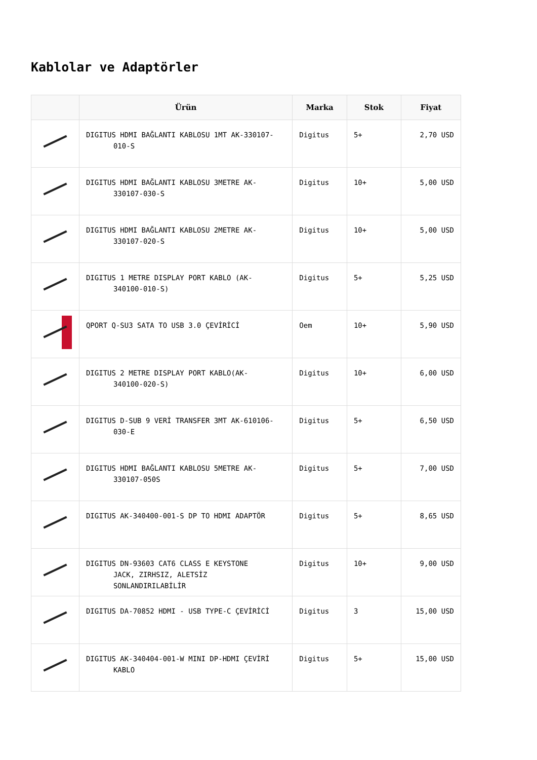Kablolar ve Adaptörler
| | Ürün | Marka | Stok | Fiyat |
| --- | --- | --- | --- | --- |
| | DIGITUS HDMI BAĞLANTI KABLOSU 1MT AK-330107- 010-S | Digitus | 5+ | 2,70 USD |
| | DIGITUS HDMI BAĞLANTI KABLOSU 3METRE AK- 330107-030-S | Digitus | 10+ | 5,00 USD |
| | DIGITUS HDMI BAĞLANTI KABLOSU 2METRE AK- 330107-020-S | Digitus | 10+ | 5,00 USD |
| | DIGITUS 1 METRE DISPLAY PORT KABLO (AK- 340100-010-S) | Digitus | 5+ | 5,25 USD |
| | QPORT Q-SU3 SATA TO USB 3.0 ÇEVİRİCİ | Oem | 10+ | 5,90 USD |
| | DIGITUS 2 METRE DISPLAY PORT KABLO(AK- 340100-020-S) | Digitus | 10+ | 6,00 USD |
| | DIGITUS D-SUB 9 VERİ TRANSFER 3MT AK-610106- 030-E | Digitus | 5+ | 6,50 USD |
| | DIGITUS HDMI BAĞLANTI KABLOSU 5METRE AK- 330107-050S | Digitus | 5+ | 7,00 USD |
| | DIGITUS AK-340400-001-S DP TO HDMI ADAPTÖR | Digitus | 5+ | 8,65 USD |
| | DIGITUS DN-93603 CAT6 CLASS E KEYSTONE JACK, ZIRHSIZ, ALETSİZ SONLANDIRILABİLİR | Digitus | 10+ | 9,00 USD |
| | DIGITUS DA-70852 HDMI - USB TYPE-C ÇEVİRİCİ | Digitus | 3 | 15,00 USD |
| | DIGITUS AK-340404-001-W MINI DP-HDMI ÇEVİRİ KABLO | Digitus | 5+ | 15,00 USD |